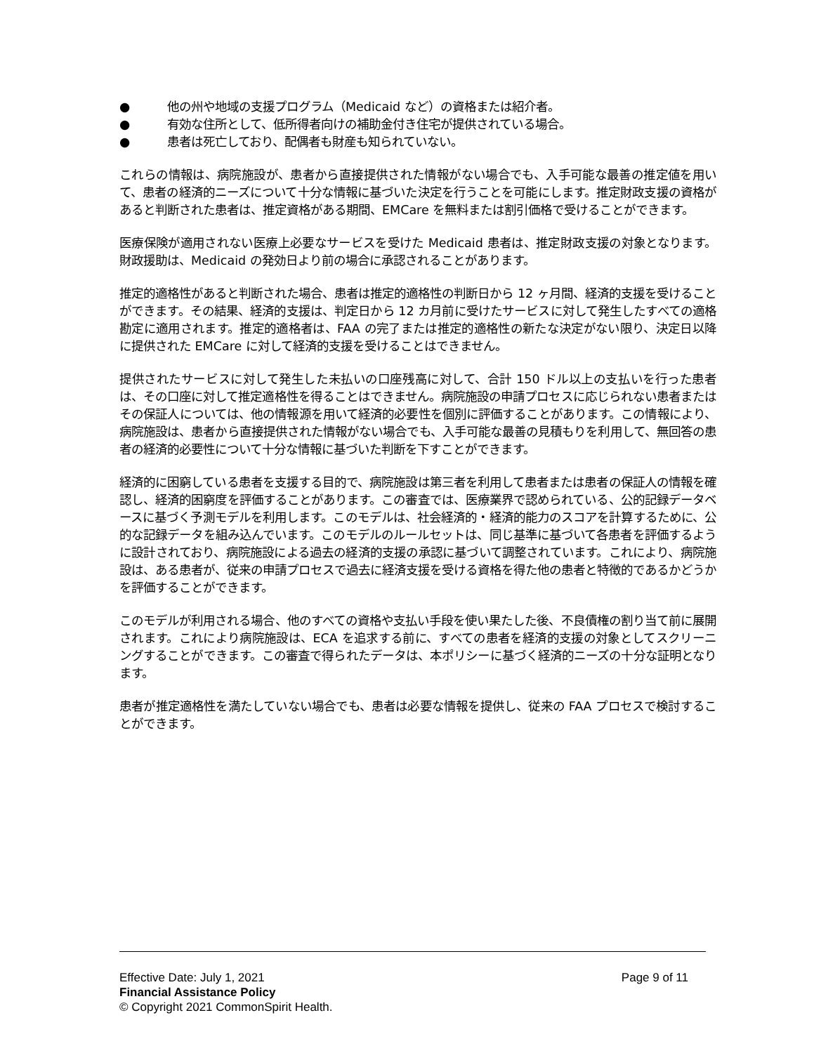● 他の州や地域の支援プログラム（Medicaid など）の資格または紹介者。
● 有効な住所として、低所得者向けの補助金付き住宅が提供されている場合。
● 患者は死亡しており、配偶者も財産も知られていない。
これらの情報は、病院施設が、患者から直接提供された情報がない場合でも、入手可能な最善の推定値を用いて、患者の経済的ニーズについて十分な情報に基づいた決定を行うことを可能にします。推定財政支援の資格があると判断された患者は、推定資格がある期間、EMCare を無料または割引価格で受けることができます。
医療保険が適用されない医療上必要なサービスを受けた Medicaid 患者は、推定財政支援の対象となります。財政援助は、Medicaid の発効日より前の場合に承認されることがあります。
推定的適格性があると判断された場合、患者は推定的適格性の判断日から 12 ヶ月間、経済的支援を受けることができます。その結果、経済的支援は、判定日から 12 カ月前に受けたサービスに対して発生したすべての適格勘定に適用されます。推定的適格者は、FAA の完了または推定的適格性の新たな決定がない限り、決定日以降に提供された EMCare に対して経済的支援を受けることはできません。
提供されたサービスに対して発生した未払いの口座残高に対して、合計 150 ドル以上の支払いを行った患者は、その口座に対して推定適格性を得ることはできません。病院施設の申請プロセスに応じられない患者またはその保証人については、他の情報源を用いて経済的必要性を個別に評価することがあります。この情報により、病院施設は、患者から直接提供された情報がない場合でも、入手可能な最善の見積もりを利用して、無回答の患者の経済的必要性について十分な情報に基づいた判断を下すことができます。
経済的に困窮している患者を支援する目的で、病院施設は第三者を利用して患者または患者の保証人の情報を確認し、経済的困窮度を評価することがあります。この審査では、医療業界で認められている、公的記録データベースに基づく予測モデルを利用します。このモデルは、社会経済的・経済的能力のスコアを計算するために、公的な記録データを組み込んでいます。このモデルのルールセットは、同じ基準に基づいて各患者を評価するように設計されており、病院施設による過去の経済的支援の承認に基づいて調整されています。これにより、病院施設は、ある患者が、従来の申請プロセスで過去に経済支援を受ける資格を得た他の患者と特徴的であるかどうかを評価することができます。
このモデルが利用される場合、他のすべての資格や支払い手段を使い果たした後、不良債権の割り当て前に展開されます。これにより病院施設は、ECA を追求する前に、すべての患者を経済的支援の対象としてスクリーニングすることができます。この審査で得られたデータは、本ポリシーに基づく経済的ニーズの十分な証明となります。
患者が推定適格性を満たしていない場合でも、患者は必要な情報を提供し、従来の FAA プロセスで検討することができます。
Effective Date: July 1, 2021 Page 9 of 11
Financial Assistance Policy
© Copyright 2021 CommonSpirit Health.